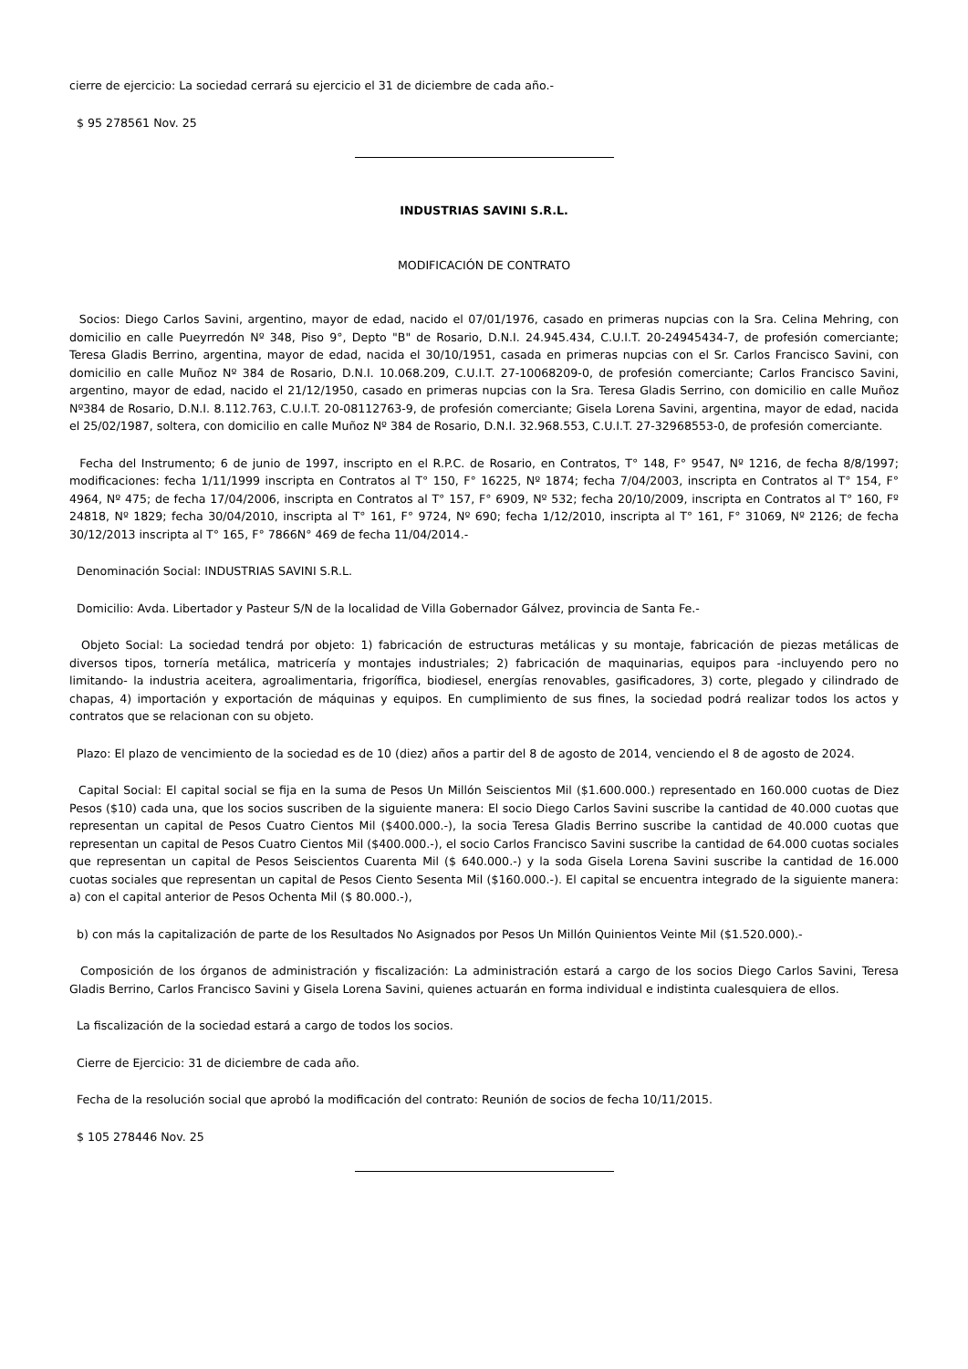cierre de ejercicio: La sociedad cerrará su ejercicio el 31 de diciembre de cada año.-
$ 95 278561 Nov. 25
INDUSTRIAS SAVINI S.R.L.
MODIFICACIÓN DE CONTRATO
Socios: Diego Carlos Savini, argentino, mayor de edad, nacido el 07/01/1976, casado en primeras nupcias con la Sra. Celina Mehring, con domicilio en calle Pueyrredón Nº 348, Piso 9°, Depto "B" de Rosario, D.N.I. 24.945.434, C.U.I.T. 20-24945434-7, de profesión comerciante; Teresa Gladis Berrino, argentina, mayor de edad, nacida el 30/10/1951, casada en primeras nupcias con el Sr. Carlos Francisco Savini, con domicilio en calle Muñoz Nº 384 de Rosario, D.N.I. 10.068.209, C.U.I.T. 27-10068209-0, de profesión comerciante; Carlos Francisco Savini, argentino, mayor de edad, nacido el 21/12/1950, casado en primeras nupcias con la Sra. Teresa Gladis Serrino, con domicilio en calle Muñoz Nº384 de Rosario, D.N.I. 8.112.763, C.U.I.T. 20-08112763-9, de profesión comerciante; Gisela Lorena Savini, argentina, mayor de edad, nacida el 25/02/1987, soltera, con domicilio en calle Muñoz Nº 384 de Rosario, D.N.I. 32.968.553, C.U.I.T. 27-32968553-0, de profesión comerciante.
Fecha del Instrumento; 6 de junio de 1997, inscripto en el R.P.C. de Rosario, en Contratos, T° 148, F° 9547, Nº 1216, de fecha 8/8/1997; modificaciones: fecha 1/11/1999 inscripta en Contratos al T° 150, F° 16225, Nº 1874; fecha 7/04/2003, inscripta en Contratos al T° 154, F° 4964, Nº 475; de fecha 17/04/2006, inscripta en Contratos al T° 157, F° 6909, Nº 532; fecha 20/10/2009, inscripta en Contratos al T° 160, Fº 24818, Nº 1829; fecha 30/04/2010, inscripta al T° 161, F° 9724, Nº 690; fecha 1/12/2010, inscripta al T° 161, F° 31069, Nº 2126; de fecha 30/12/2013 inscripta al T° 165, F° 7866N° 469 de fecha 11/04/2014.-
Denominación Social: INDUSTRIAS SAVINI S.R.L.
Domicilio: Avda. Libertador y Pasteur S/N de la localidad de Villa Gobernador Gálvez, provincia de Santa Fe.-
Objeto Social: La sociedad tendrá por objeto: 1) fabricación de estructuras metálicas y su montaje, fabricación de piezas metálicas de diversos tipos, tornería metálica, matricería y montajes industriales; 2) fabricación de maquinarias, equipos para -incluyendo pero no limitando- la industria aceitera, agroalimentaria, frigorífica, biodiesel, energías renovables, gasificadores, 3) corte, plegado y cilindrado de chapas, 4) importación y exportación de máquinas y equipos. En cumplimiento de sus fines, la sociedad podrá realizar todos los actos y contratos que se relacionan con su objeto.
Plazo: El plazo de vencimiento de la sociedad es de 10 (diez) años a partir del 8 de agosto de 2014, venciendo el 8 de agosto de 2024.
Capital Social: El capital social se fija en la suma de Pesos Un Millón Seiscientos Mil ($1.600.000.) representado en 160.000 cuotas de Diez Pesos ($10) cada una, que los socios suscriben de la siguiente manera: El socio Diego Carlos Savini suscribe la cantidad de 40.000 cuotas que representan un capital de Pesos Cuatro Cientos Mil ($400.000.-), la socia Teresa Gladis Berrino suscribe la cantidad de 40.000 cuotas que representan un capital de Pesos Cuatro Cientos Mil ($400.000.-), el socio Carlos Francisco Savini suscribe la cantidad de 64.000 cuotas sociales que representan un capital de Pesos Seiscientos Cuarenta Mil ($ 640.000.-) y la soda Gisela Lorena Savini suscribe la cantidad de 16.000 cuotas sociales que representan un capital de Pesos Ciento Sesenta Mil ($160.000.-). El capital se encuentra integrado de la siguiente manera: a) con el capital anterior de Pesos Ochenta Mil ($ 80.000.-),
b) con más la capitalización de parte de los Resultados No Asignados por Pesos Un Millón Quinientos Veinte Mil ($1.520.000).-
Composición de los órganos de administración y fiscalización: La administración estará a cargo de los socios Diego Carlos Savini, Teresa Gladis Berrino, Carlos Francisco Savini y Gisela Lorena Savini, quienes actuarán en forma individual e indistinta cualesquiera de ellos.
La fiscalización de la sociedad estará a cargo de todos los socios.
Cierre de Ejercicio: 31 de diciembre de cada año.
Fecha de la resolución social que aprobó la modificación del contrato: Reunión de socios de fecha 10/11/2015.
$ 105 278446 Nov. 25